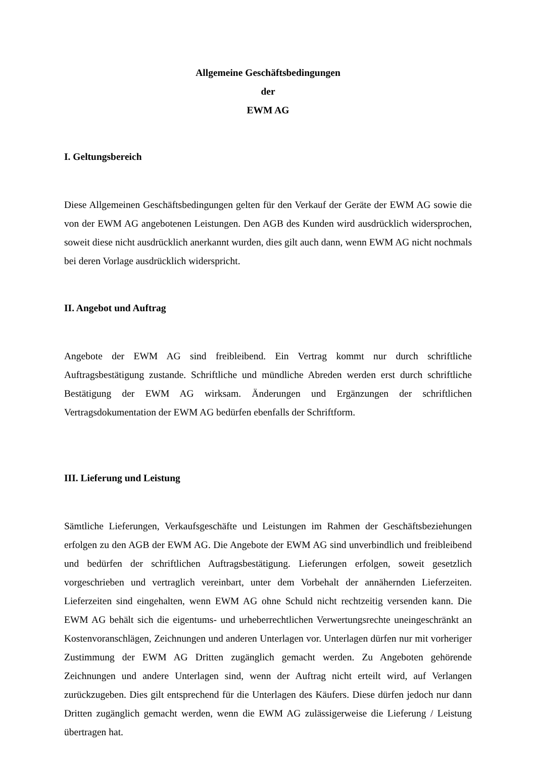Allgemeine Geschäftsbedingungen
der
EWM AG
I. Geltungsbereich
Diese Allgemeinen Geschäftsbedingungen gelten für den Verkauf der Geräte der EWM AG sowie die von der EWM AG angebotenen Leistungen. Den AGB des Kunden wird ausdrücklich widersprochen, soweit diese nicht ausdrücklich anerkannt wurden, dies gilt auch dann, wenn EWM AG nicht nochmals bei deren Vorlage ausdrücklich widerspricht.
II. Angebot und Auftrag
Angebote der EWM AG sind freibleibend. Ein Vertrag kommt nur durch schriftliche Auftragsbestätigung zustande. Schriftliche und mündliche Abreden werden erst durch schriftliche Bestätigung der EWM AG wirksam. Änderungen und Ergänzungen der schriftlichen Vertragsdokumentation der EWM AG bedürfen ebenfalls der Schriftform.
III. Lieferung und Leistung
Sämtliche Lieferungen, Verkaufsgeschäfte und Leistungen im Rahmen der Geschäftsbeziehungen erfolgen zu den AGB der EWM AG. Die Angebote der EWM AG sind unverbindlich und freibleibend und bedürfen der schriftlichen Auftragsbestätigung. Lieferungen erfolgen, soweit gesetzlich vorgeschrieben und vertraglich vereinbart, unter dem Vorbehalt der annähernden Lieferzeiten. Lieferzeiten sind eingehalten, wenn EWM AG ohne Schuld nicht rechtzeitig versenden kann. Die EWM AG behält sich die eigentums- und urheberrechtlichen Verwertungsrechte uneingeschränkt an Kostenvoranschlägen, Zeichnungen und anderen Unterlagen vor. Unterlagen dürfen nur mit vorheriger Zustimmung der EWM AG Dritten zugänglich gemacht werden. Zu Angeboten gehörende Zeichnungen und andere Unterlagen sind, wenn der Auftrag nicht erteilt wird, auf Verlangen zurückzugeben. Dies gilt entsprechend für die Unterlagen des Käufers. Diese dürfen jedoch nur dann Dritten zugänglich gemacht werden, wenn die EWM AG zulässigerweise die Lieferung / Leistung übertragen hat.